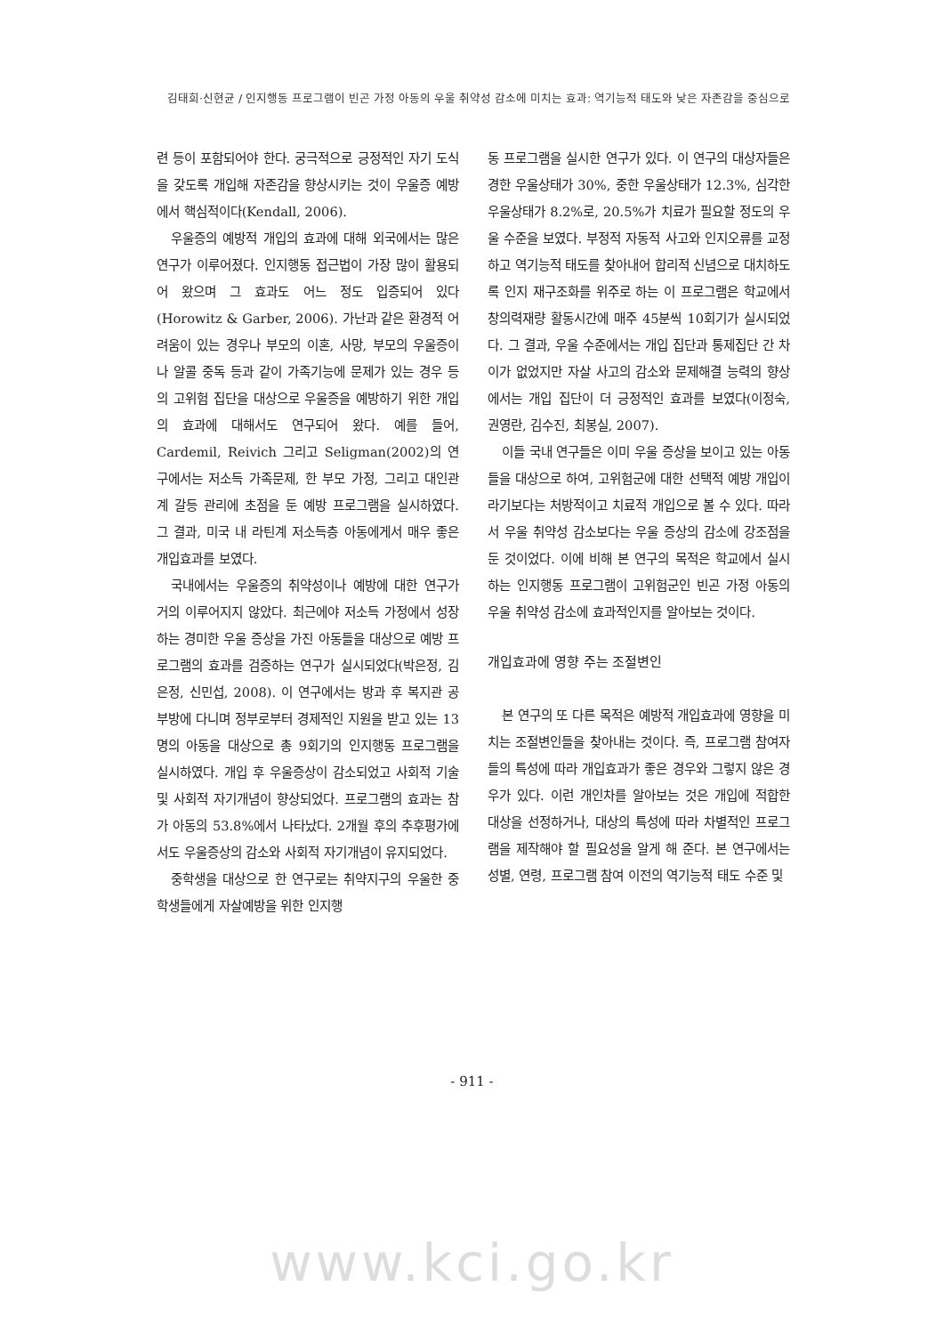김태희·신현균 / 인지행동 프로그램이 빈곤 가정 아동의 우울 취약성 감소에 미치는 효과: 역기능적 태도와 낮은 자존감을 중심으로
련 등이 포함되어야 한다. 궁극적으로 긍정적인 자기 도식을 갖도록 개입해 자존감을 향상시키는 것이 우울증 예방에서 핵심적이다(Kendall, 2006).
우울증의 예방적 개입의 효과에 대해 외국에서는 많은 연구가 이루어졌다. 인지행동 접근법이 가장 많이 활용되어 왔으며 그 효과도 어느 정도 입증되어 있다(Horowitz & Garber, 2006). 가난과 같은 환경적 어려움이 있는 경우나 부모의 이혼, 사망, 부모의 우울증이나 알콜 중독 등과 같이 가족기능에 문제가 있는 경우 등의 고위험 집단을 대상으로 우울증을 예방하기 위한 개입의 효과에 대해서도 연구되어 왔다. 예를 들어, Cardemil, Reivich 그리고 Seligman(2002)의 연구에서는 저소득 가족문제, 한 부모 가정, 그리고 대인관계 갈등 관리에 초점을 둔 예방 프로그램을 실시하였다. 그 결과, 미국 내 라틴계 저소득층 아동에게서 매우 좋은 개입효과를 보였다.
국내에서는 우울증의 취약성이나 예방에 대한 연구가 거의 이루어지지 않았다. 최근에야 저소득 가정에서 성장하는 경미한 우울 증상을 가진 아동들을 대상으로 예방 프로그램의 효과를 검증하는 연구가 실시되었다(박은정, 김은정, 신민섭, 2008). 이 연구에서는 방과 후 복지관 공부방에 다니며 정부로부터 경제적인 지원을 받고 있는 13명의 아동을 대상으로 총 9회기의 인지행동 프로그램을 실시하였다. 개입 후 우울증상이 감소되었고 사회적 기술 및 사회적 자기개념이 향상되었다. 프로그램의 효과는 참가 아동의 53.8%에서 나타났다. 2개월 후의 추후평가에서도 우울증상의 감소와 사회적 자기개념이 유지되었다.
중학생을 대상으로 한 연구로는 취약지구의 우울한 중학생들에게 자살예방을 위한 인지행
동 프로그램을 실시한 연구가 있다. 이 연구의 대상자들은 경한 우울상태가 30%, 중한 우울상태가 12.3%, 심각한 우울상태가 8.2%로, 20.5%가 치료가 필요할 정도의 우울 수준을 보였다. 부정적 자동적 사고와 인지오류를 교정하고 역기능적 태도를 찾아내어 합리적 신념으로 대치하도록 인지 재구조화를 위주로 하는 이 프로그램은 학교에서 창의력재량 활동시간에 매주 45분씩 10회기가 실시되었다. 그 결과, 우울 수준에서는 개입 집단과 통제집단 간 차이가 없었지만 자살 사고의 감소와 문제해결 능력의 향상에서는 개입 집단이 더 긍정적인 효과를 보였다(이정숙, 권영란, 김수진, 최봉실, 2007).
이들 국내 연구들은 이미 우울 증상을 보이고 있는 아동들을 대상으로 하여, 고위험군에 대한 선택적 예방 개입이라기보다는 처방적이고 치료적 개입으로 볼 수 있다. 따라서 우울 취약성 감소보다는 우울 증상의 감소에 강조점을 둔 것이었다. 이에 비해 본 연구의 목적은 학교에서 실시하는 인지행동 프로그램이 고위험군인 빈곤 가정 아동의 우울 취약성 감소에 효과적인지를 알아보는 것이다.
개입효과에 영향 주는 조절변인
본 연구의 또 다른 목적은 예방적 개입효과에 영향을 미치는 조절변인들을 찾아내는 것이다. 즉, 프로그램 참여자들의 특성에 따라 개입효과가 좋은 경우와 그렇지 않은 경우가 있다. 이런 개인차를 알아보는 것은 개입에 적합한 대상을 선정하거나, 대상의 특성에 따라 차별적인 프로그램을 제작해야 할 필요성을 알게 해 준다. 본 연구에서는 성별, 연령, 프로그램 참여 이전의 역기능적 태도 수준 및
- 911 -
www.kci.go.kr